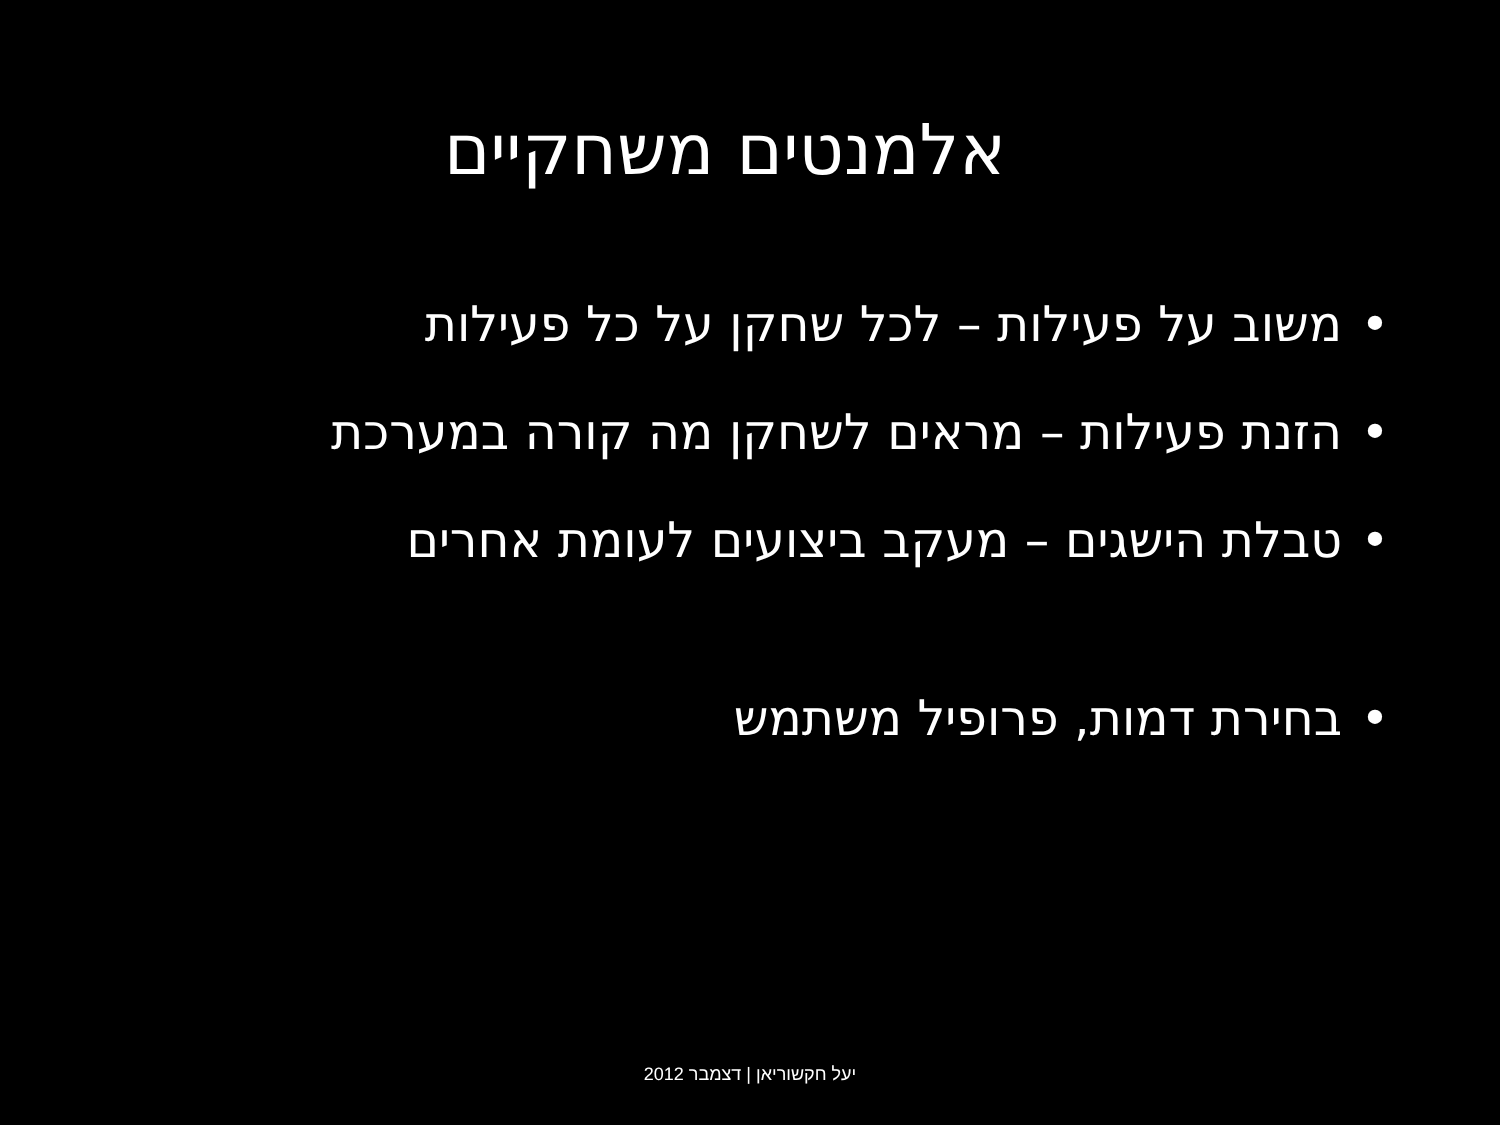אלמנטים משחקיים
• משוב על פעילות – לכל שחקן על כל פעילות
• הזנת פעילות – מראים לשחקן מה קורה במערכת
• טבלת הישגים – מעקב ביצועים לעומת אחרים
• בחירת דמות, פרופיל משתמש
יעל חקשוריאן | דצמבר 2012